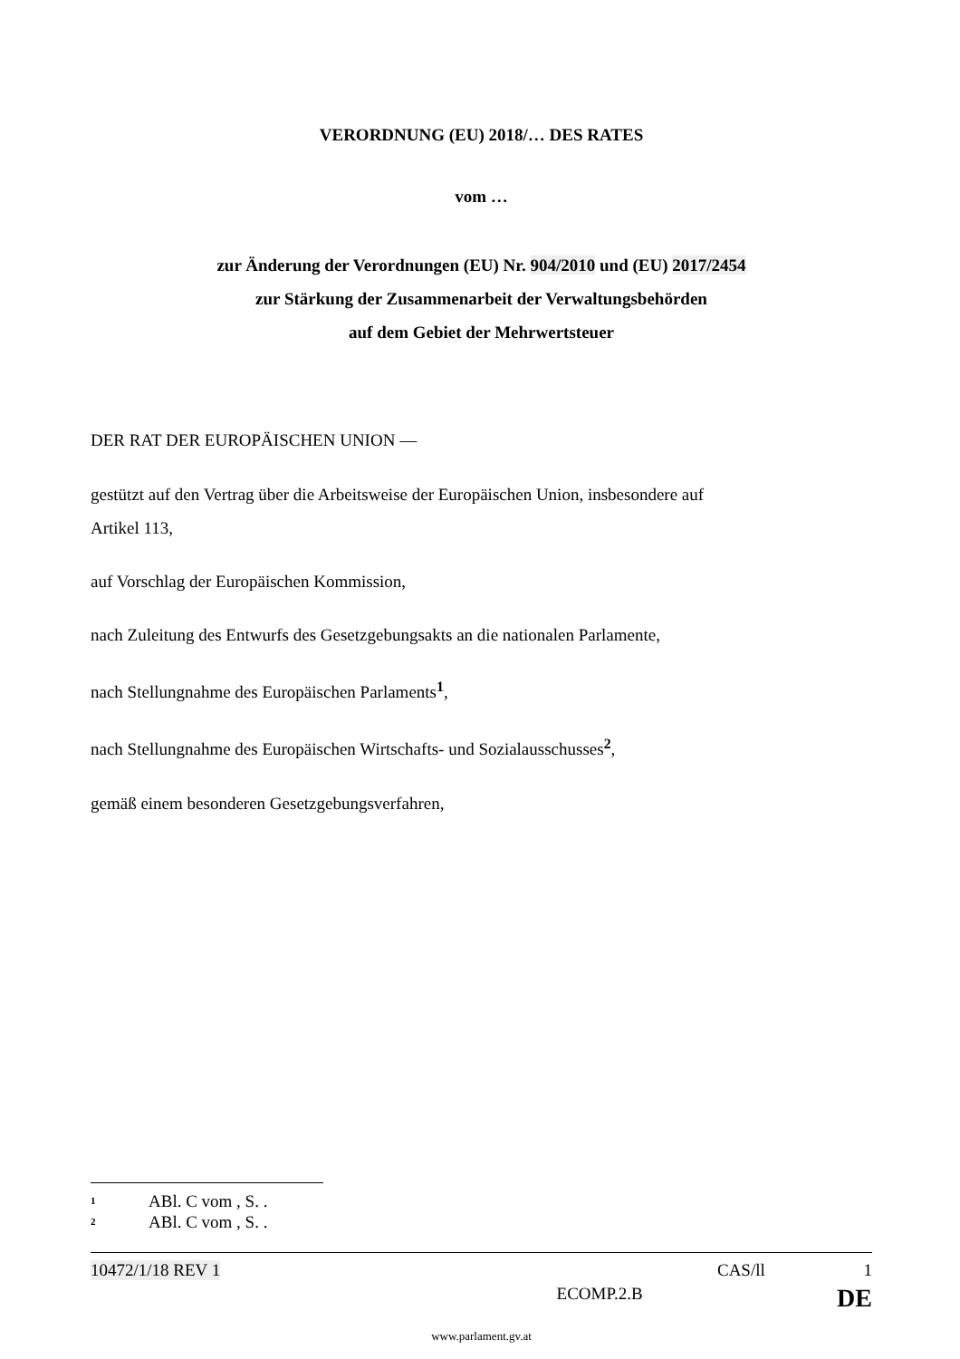VERORDNUNG (EU) 2018/… DES RATES
vom …
zur Änderung der Verordnungen (EU) Nr. 904/2010 und (EU) 2017/2454
zur Stärkung der Zusammenarbeit der Verwaltungsbehörden
auf dem Gebiet der Mehrwertsteuer
DER RAT DER EUROPÄISCHEN UNION —
gestützt auf den Vertrag über die Arbeitsweise der Europäischen Union, insbesondere auf
Artikel 113,
auf Vorschlag der Europäischen Kommission,
nach Zuleitung des Entwurfs des Gesetzgebungsakts an die nationalen Parlamente,
nach Stellungnahme des Europäischen Parlaments<sup>1</sup>,
nach Stellungnahme des Europäischen Wirtschafts- und Sozialausschusses<sup>2</sup>,
gemäß einem besonderen Gesetzgebungsverfahren,
<sup>1</sup> ABl. C vom , S. .
<sup>2</sup> ABl. C vom , S. .
10472/1/18 REV 1 CAS/ll 1
ECOMP.2.B DE
www.parlament.gv.at